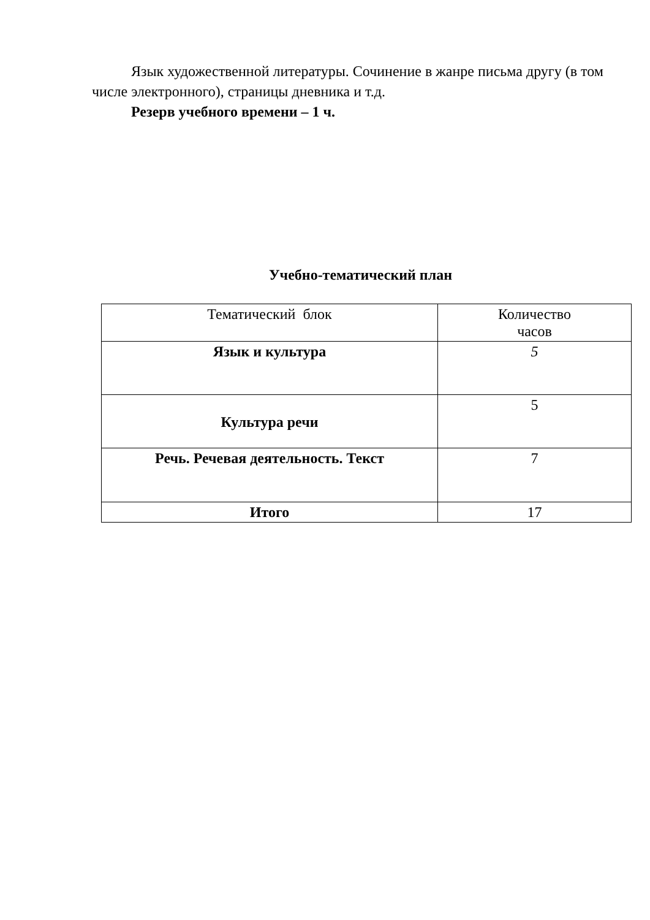Язык художественной литературы. Сочинение в жанре письма другу (в том числе электронного), страницы дневника и т.д.
Резерв учебного времени – 1 ч.
Учебно-тематический план
| Тематический блок | Количество часов |
| Язык и культура | 5 |
| Культура речи | 5 |
| Речь. Речевая деятельность. Текст | 7 |
| Итого | 17 |